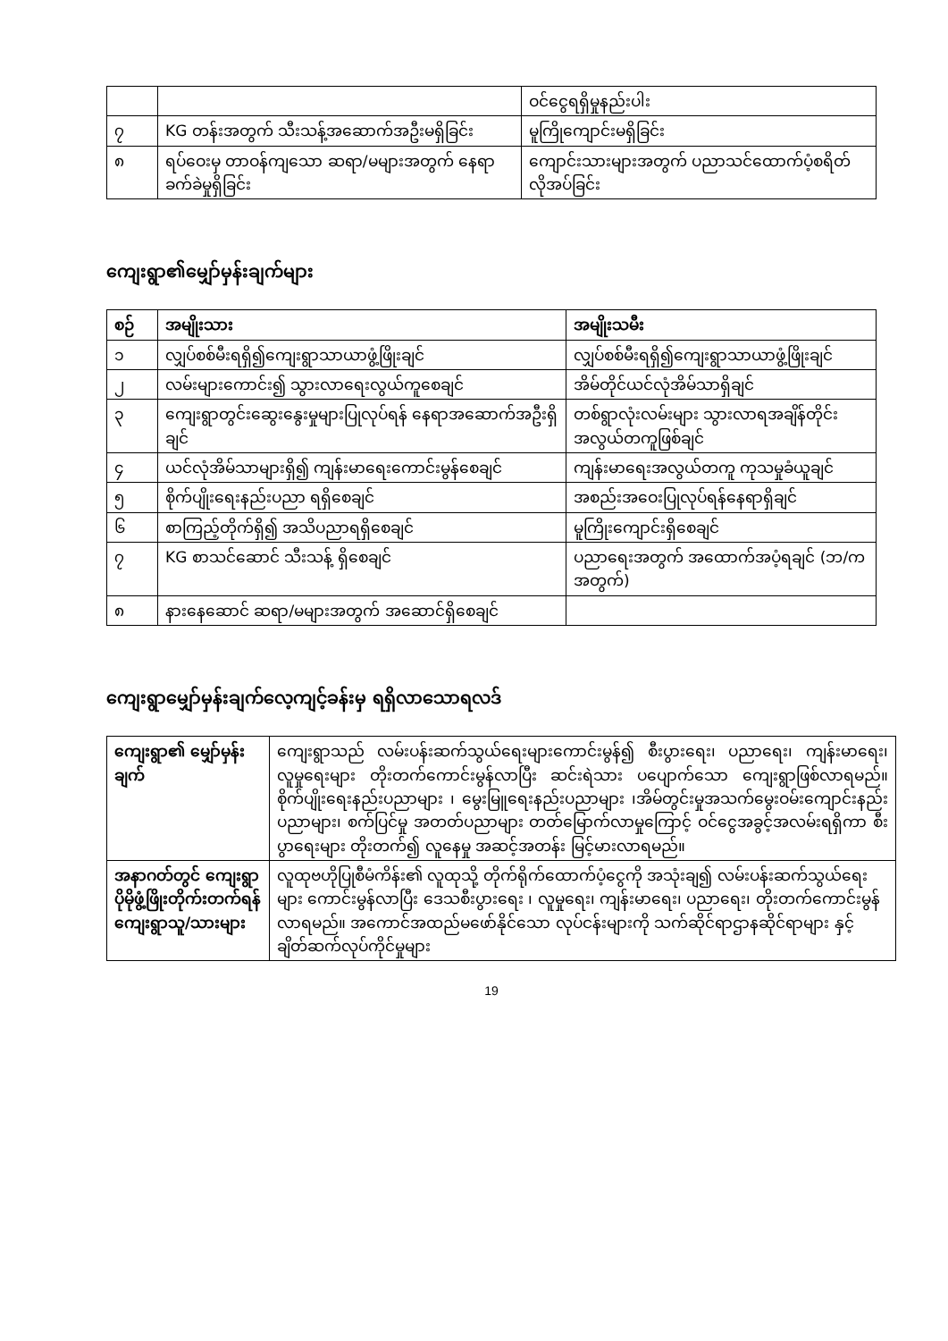| | | ဝင်ငွေရရှိမှုနည်းပါး |
| ၇ | KG တန်းအတွက် သီးသန့်အဆောက်အဦးမရှိခြင်း | မူကြိုကျောင်းမရှိခြင်း |
| ၈ | ရပ်ဝေးမှ တာဝန်ကျသော ဆရာ/မများအတွက် နေရာခက်ခဲမှုရှိခြင်း | ကျောင်းသားများအတွက် ပညာသင်ထောက်ပံ့စရိတ်လိုအပ်ခြင်း |
ကျေးရွာ၏မျှော်မှန်းချက်များ
| စဉ် | အမျိုးသား | အမျိုးသမီး |
| --- | --- | --- |
| ၁ | လျှပ်စစ်မီးရရှိ၍ကျေးရွာသာယာဖွံ့ဖြိုးချင် | လျှပ်စစ်မီးရရှိ၍ကျေးရွာသာယာဖွံ့ဖြိုးချင် |
| ၂ | လမ်းများကောင်း၍ သွားလာရေးလွယ်ကူစေချင် | အိမ်တိုင်ယင်လုံအိမ်သာရှိချင် |
| ၃ | ကျေးရွာတွင်းဆွေးနွေးမှုများပြုလုပ်ရန် နေရာအဆောက်အဦးရှိချင် | တစ်ရွာလုံးလမ်းများ သွားလာရအချိန်တိုင်းအလွယ်တကူဖြစ်ချင် |
| ၄ | ယင်လုံအိမ်သာများရှိ၍ ကျန်းမာရေးကောင်းမွန်စေချင် | ကျန်းမာရေးအလွယ်တကူ ကုသမှုခံယူချင် |
| ၅ | စိုက်ပျိုးရေးနည်းပညာ ရရှိစေချင် | အစည်းအဝေးပြုလုပ်ရန်နေရာရှိချင် |
| ၆ | စာကြည့်တိုက်ရှိ၍ အသိပညာရရှိစေချင် | မူကြိုးကျောင်းရှိစေချင် |
| ၇ | KG စာသင်ဆောင် သီးသန့် ရှိစေချင် | ပညာရေးအတွက် အထောက်အပံ့ရချင် (ဘ/က အတွက်) |
| ၈ | နားနေဆောင် ဆရာ/မများအတွက် အဆောင်ရှိစေချင် | |
ကျေးရွာမျှော်မှန်းချက်လေ့ကျင့်ခန်းမှ ရရှိလာသောရလဒ်
| ကျေးရွာ၏ မျှော်မှန်းချက် | ကျေးရွာသည် လမ်းပန်းဆက်သွယ်ရေးများကောင်းမွန်၍ စီးပွားရေး၊ ပညာရေး၊ ကျန်းမာရေး၊ လူမှုရေးများ တိုးတက်ကောင်းမွန်လာပြီး ဆင်းရဲသား ပပျောက်သော ကျေးရွာဖြစ်လာရမည်။ စိုက်ပျိုးရေးနည်းပညာများ ၊ မွေးမြူရေးနည်းပညာများ ၊အိမ်တွင်းမှုအသက်မွေးဝမ်းကျောင်းနည်းပညာများ၊ စက်ပြင်မှု အတတ်ပညာများ တတ်မြောက်လာမှုကြောင့် ဝင်ငွေအခွင့်အလမ်းရရှိကာ စီးပွာရေးများ တိုးတက်၍ လူနေမှု အဆင့်အတန်း မြင့်မားလာရမည်။ |
| အနာဂတ်တွင် ကျေးရွာပိုမိုဖွံ့ဖြိုးတိုက်းတက်ရန်ကျေးရွာသူ/သားများ | လူထုဗဟိုပြုစီမံကိန်း၏ လူထုသို့ တိုက်ရိုက်ထောက်ပံ့ငွေကို အသုံးချ၍ လမ်းပန်းဆက်သွယ်ရေးများ ကောင်းမွန်လာပြီး ဒေသစီးပွားရေး ၊ လူမှုရေး၊ ကျန်းမာရေး၊ ပညာရေး၊ တိုးတက်ကောင်းမွန်လာရမည်။ အကောင်အထည်မဖော်နိုင်သော လုပ်ငန်းများကို သက်ဆိုင်ရာဌာနဆိုင်ရာများ နှင့် ချိတ်ဆက်လုပ်ကိုင်မှုများ |
19